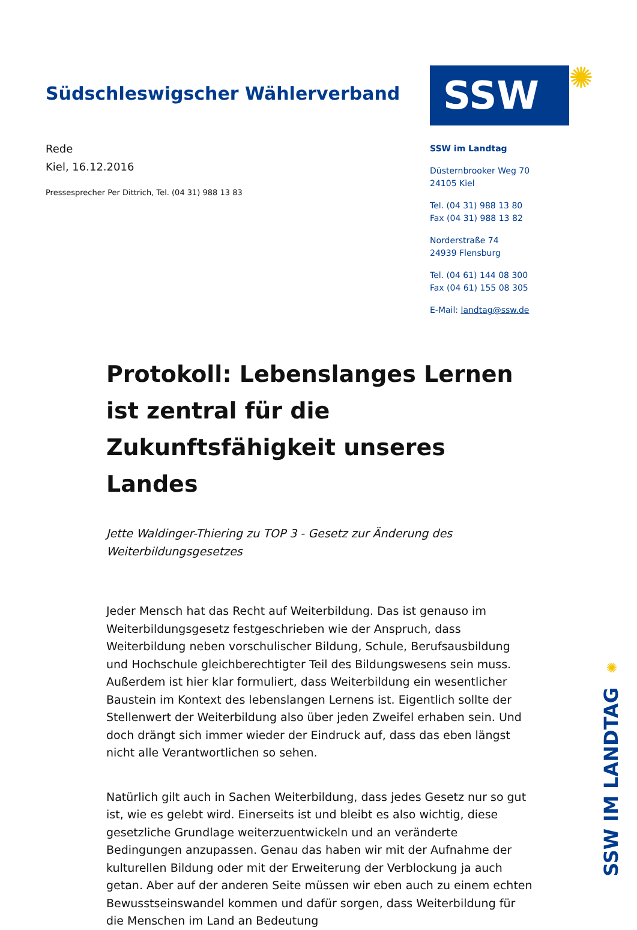Südschleswigscher Wählerverband
Rede
Kiel, 16.12.2016
Pressesprecher Per Dittrich, Tel. (04 31) 988 13 83
SSW
✺
SSW im Landtag
Düsternbrooker Weg 70
24105 Kiel
Tel. (04 31) 988 13 80
Fax (04 31) 988 13 82
Norderstraße 74
24939 Flensburg
Tel. (04 61) 144 08 300
Fax (04 61) 155 08 305
E-Mail: landtag@ssw.de
Protokoll: Lebenslanges Lernen ist zentral für die Zukunftsfähigkeit unseres Landes
Jette Waldinger-Thiering zu TOP 3 - Gesetz zur Änderung des Weiterbildungsgesetzes
Jeder Mensch hat das Recht auf Weiterbildung. Das ist genauso im Weiterbildungsgesetz festgeschrieben wie der Anspruch, dass Weiterbildung neben vorschulischer Bildung, Schule, Berufsausbildung und Hochschule gleichberechtigter Teil des Bildungswesens sein muss. Außerdem ist hier klar formuliert, dass Weiterbildung ein wesentlicher Baustein im Kontext des lebenslangen Lernens ist. Eigentlich sollte der Stellenwert der Weiterbildung also über jeden Zweifel erhaben sein. Und doch drängt sich immer wieder der Eindruck auf, dass das eben längst nicht alle Verantwortlichen so sehen.
Natürlich gilt auch in Sachen Weiterbildung, dass jedes Gesetz nur so gut ist, wie es gelebt wird. Einerseits ist und bleibt es also wichtig, diese gesetzliche Grundlage weiterzuentwickeln und an veränderte Bedingungen anzupassen. Genau das haben wir mit der Aufnahme der kulturellen Bildung oder mit der Erweiterung der Verblockung ja auch getan. Aber auf der anderen Seite müssen wir eben auch zu einem echten Bewusstseinswandel kommen und dafür sorgen, dass Weiterbildung für die Menschen im Land an Bedeutung
✺
SSW IM LANDTAG